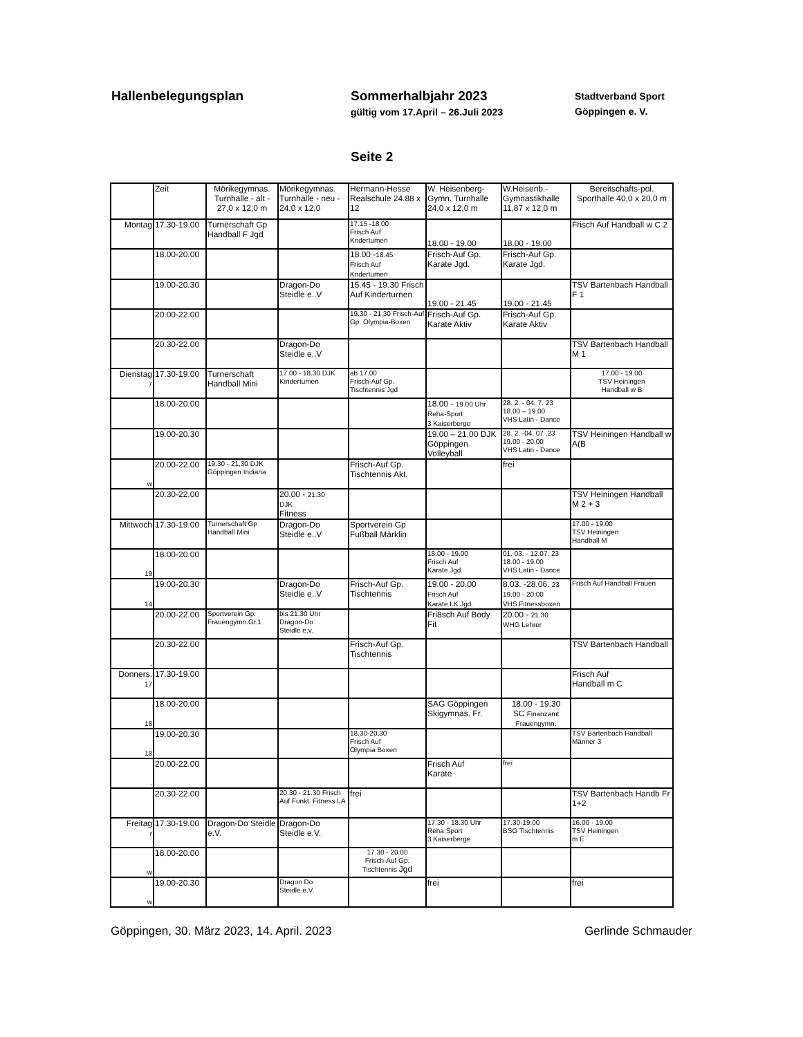Hallenbelegungsplan Sommerhalbjahr 2023
gültig vom 17.April – 26.Juli 2023
Stadtverband Sport
Göppingen e. V.
Seite 2
| | Zeit | Mörikegymnas. Turnhalle - alt - 27,0 x 12,0 m | Mörikegymnas. Turnhalle - neu - 24,0 x 12,0 | Hermann-Hesse Realschule 24.88 x 12 | W. Heisenberg-Gymn. Turnhalle 24,0 x 12,0 m | W.Heisenb.-Gymnastikhalle 11,87 x 12,0 m | Bereitschafts-pol. Sporthalle 40,0 x 20,0 m |
| --- | --- | --- | --- | --- | --- | --- | --- |
| Montag | 17.30-19.00 | Turnerschaft Gp Handball F Jgd | | 17.15 -18.00 Frisch Auf Kndertumen | 18.00 - 19.00 | 18.00 - 19.00 | Frisch Auf Handball w C 2 |
| | 18.00-20.00 | | | 18.00 - 18.45 Frisch Auf Kndertumen | Frisch-Auf Gp. Karate Jgd. | Frisch-Auf Gp. Karate Jgd. | |
| | 19.00-20.30 | | Dragon-Do Steidle e..V | 15.45 - 19.30 Frisch Auf Kinderturnen | 19.00 - 21.45 | 19.00 - 21.45 | TSV Bartenbach Handball F 1 |
| | 20.00-22.00 | | | 19.30 - 21.30 Frisch-Auf Gp. Olympia-Boxen | Frisch-Auf Gp. Karate Aktiv | Frisch-Auf Gp. Karate Aktiv | |
| | 20.30-22.00 | | Dragon-Do Steidle e..V | | | | TSV Bartenbach Handball M 1 |
| Dienstag 7 | 17.30-19.00 | Turnerschaft Handball Mini | 17.00 - 18.30 DJK Kindertumen | ab 17.00 Frisch-Auf Gp. Tischtennis Jgd | | | 17.00 - 19.00 TSV Heiningen Handball w B |
| | 18.00-20.00 | | | | 18.00 - 19.00 Uhr Reha-Sport 3 Kaiserberge | 28. 2. - 04. 7. 23 18.00 – 19.00 VHS Latin - Dance | |
| | 19.00-20.30 | | | | 19.00 – 21.00 DJK Göppingen Volleyball | 28. 2. -04. 07 .23 19.00 - 20.00 VHS Latin - Dance | TSV Heiningen Handball w A(B |
| w | 20.00-22.00 | 19.30 - 21,30 DJK Göppingen Indiana | | Frisch-Auf Gp. Tischtennis Akt. | | frei | |
| | 20.30-22.00 | | 20.00 - 21.30 DJK Fitness | | | | TSV Heiningen Handball M 2 + 3 |
| Mittwoch | 17.30-19.00 | Turnerschaft Gp Handball Mini | Dragon-Do Steidle e..V | Sportverein Gp Fußball Märklin | | | 17.00 - 19.00 TSV Heiningen Handball M |
| 19 | 18.00-20.00 | | | | 18.00 - 19.00 Frisch Auf Karate Jgd. | 01. 03. - 12.07. 23 18.00 - 19.00 VHS Latin - Dance | |
| 14 | 19.00-20.30 | | Dragon-Do Steidle e..V | Frisch-Auf Gp. Tischtennis | 19.00 - 20.00 Frisch Auf Karate LK Jgd. | 8.03. -28.06. 23 19.00 - 20.00 VHS Fitnessboxen | Frisch Auf Handball Frauen |
| | 20.00-22.00 | Sportverein Gp. Frauengymn.Gr.1 | bis 21.30 Uhr Dragon-Do Steidle e.v. | | Fri8sch Auf Body Fit | 20.00 - 21.30 WHG Lehrer | |
| . | 20.30-22.00 | | | Frisch-Auf Gp. Tischtennis | | | TSV Bartenbach Handball |
| Donners. 17 | 17.30-19.00 | | | | | | Frisch Auf Handball m C |
| 18 | 18.00-20.00 | | | | SAG Göppingen Skigymnas. Fr. | 18.00 - 19.30 SC Finanzamt Frauengymn. | |
| 18 | 19.00-20.30 | | | 18.30-20,30 Frisch Auf Olympia Boxen | | | TSV Bartenbach Handball Männer 3 |
| . | 20.00-22.00 | | | | Frisch Auf Karate | frei | |
| | 20.30-22.00 | | 20.30 - 21.30 Frisch Auf Funkt. Fitness LA | frei | | | TSV Bartenbach Handb Fr 1+2 |
| Freitag r | 17.30-19.00 | Dragon-Do Steidle e.V. | Dragon-Do Steidle e.V. | | 17.30 - 18.30 Uhr Reha Sport 3 Kaiserberge | 17.30-19.00 BSG Tischtennis | 16.00 - 19.00 TSV Heiningen m E |
| w | 18.00-20.00 | | | 17.30 - 20.00 Frisch-Auf Gp. Tischtennis Jgd | | | |
| w | 19.00-20.30 | | Dragon Do Steidle e.V. | | frei | | frei |
Göppingen, 30. März 2023, 14. April. 2023 Gerlinde Schmauder